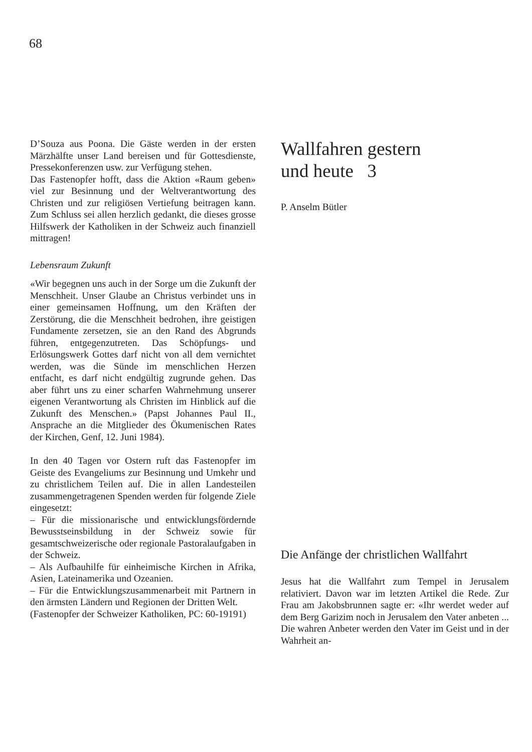68
D’Souza aus Poona. Die Gäste werden in der ersten Märzhälfte unser Land bereisen und für Gottesdienste, Pressekonferenzen usw. zur Verfügung stehen.
Das Fastenopfer hofft, dass die Aktion «Raum geben» viel zur Besinnung und der Weltverantwortung des Christen und zur religiösen Vertiefung beitragen kann. Zum Schluss sei allen herzlich gedankt, die dieses grosse Hilfswerk der Katholiken in der Schweiz auch finanziell mittragen!
Lebensraum Zukunft
«Wir begegnen uns auch in der Sorge um die Zukunft der Menschheit. Unser Glaube an Christus verbindet uns in einer gemeinsamen Hoffnung, um den Kräften der Zerstörung, die die Menschheit bedrohen, ihre geistigen Fundamente zersetzen, sie an den Rand des Abgrunds führen, entgegenzutreten. Das Schöpfungs- und Erlösungswerk Gottes darf nicht von all dem vernichtet werden, was die Sünde im menschlichen Herzen entfacht, es darf nicht endgültig zugrunde gehen. Das aber führt uns zu einer scharfen Wahrnehmung unserer eigenen Verantwortung als Christen im Hinblick auf die Zukunft des Menschen.» (Papst Johannes Paul II., Ansprache an die Mitglieder des Ökumenischen Rates der Kirchen, Genf, 12. Juni 1984).
In den 40 Tagen vor Ostern ruft das Fastenopfer im Geiste des Evangeliums zur Besinnung und Umkehr und zu christlichem Teilen auf. Die in allen Landesteilen zusammengetragenen Spenden werden für folgende Ziele eingesetzt:
– Für die missionarische und entwicklungsfördernde Bewusstseinsbildung in der Schweiz sowie für gesamtschweizerische oder regionale Pastoralaufgaben in der Schweiz.
– Als Aufbauhilfe für einheimische Kirchen in Afrika, Asien, Lateinamerika und Ozeanien.
– Für die Entwicklungszusammenarbeit mit Partnern in den ärmsten Ländern und Regionen der Dritten Welt.
(Fastenopfer der Schweizer Katholiken, PC: 60-19191)
Wallfahren gestern
und heute 3
P. Anselm Bütler
Die Anfänge der christlichen Wallfahrt
Jesus hat die Wallfahrt zum Tempel in Jerusalem relativiert. Davon war im letzten Artikel die Rede. Zur Frau am Jakobsbrunnen sagte er: «Ihr werdet weder auf dem Berg Garizim noch in Jerusalem den Vater anbeten ... Die wahren Anbeter werden den Vater im Geist und in der Wahrheit an-